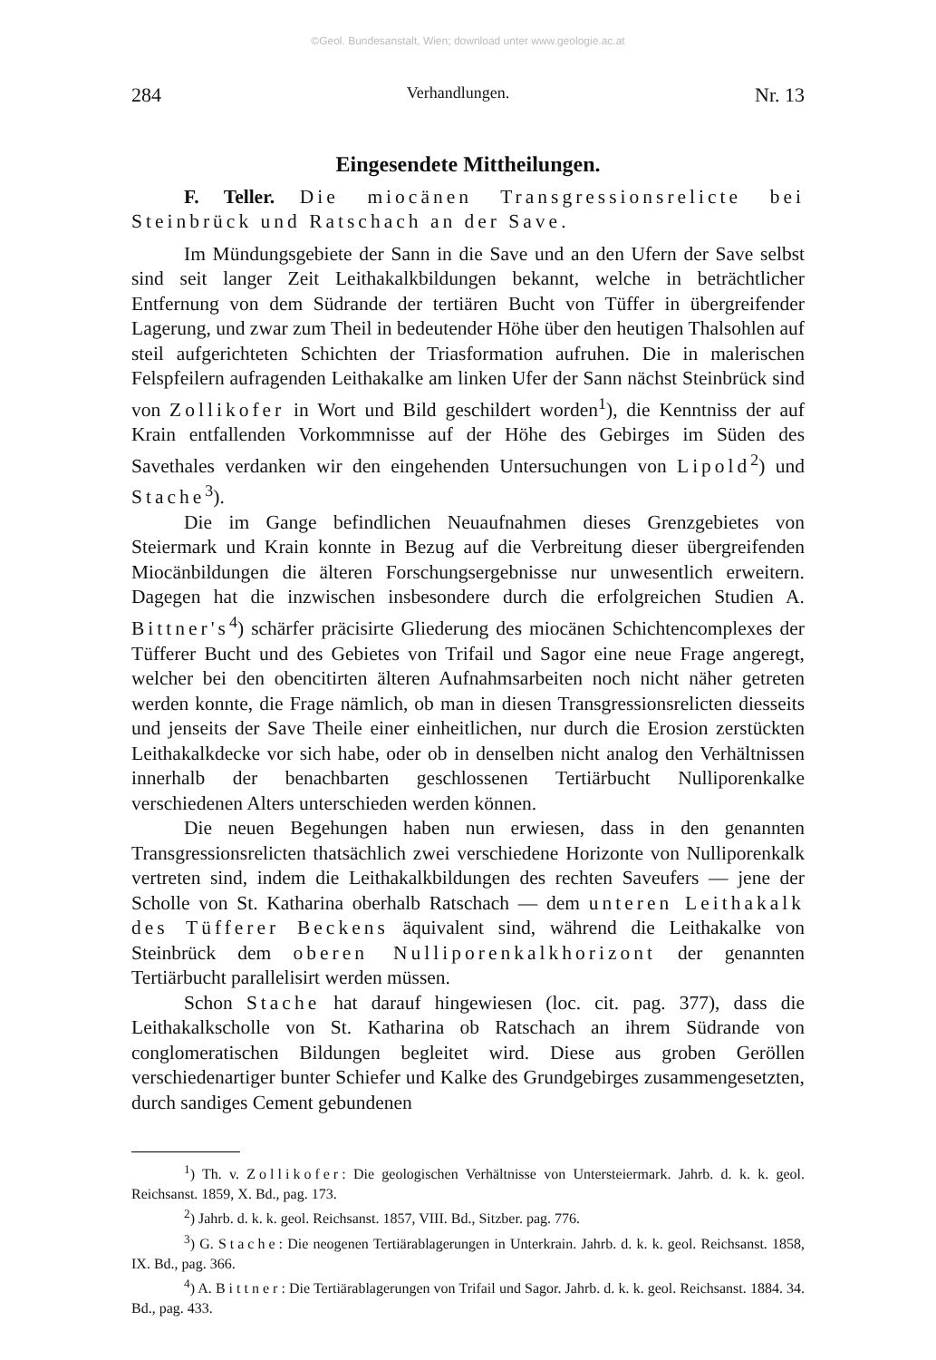©Geol. Bundesanstalt, Wien; download unter www.geologie.ac.at
284 Verhandlungen. Nr. 13
Eingesendete Mittheilungen.
F. Teller. Die miocänen Transgressionsrelicte bei Steinbrück und Ratschach an der Save.
Im Mündungsgebiete der Sann in die Save und an den Ufern der Save selbst sind seit langer Zeit Leithakalkbildungen bekannt, welche in beträchtlicher Entfernung von dem Südrande der tertiären Bucht von Tüffer in übergreifender Lagerung, und zwar zum Theil in bedeutender Höhe über den heutigen Thalsohlen auf steil aufgerichteten Schichten der Triasformation aufruhen. Die in malerischen Felspfeilern aufragenden Leithakalke am linken Ufer der Sann nächst Steinbrück sind von Zollikofer in Wort und Bild geschildert worden<sup>1</sup>), die Kenntniss der auf Krain entfallenden Vorkommnisse auf der Höhe des Gebirges im Süden des Savethales verdanken wir den eingehenden Untersuchungen von Lipold<sup>2</sup>) und Stache<sup>3</sup>).
Die im Gange befindlichen Neuaufnahmen dieses Grenzgebietes von Steiermark und Krain konnte in Bezug auf die Verbreitung dieser übergreifenden Miocänbildungen die älteren Forschungsergebnisse nur unwesentlich erweitern. Dagegen hat die inzwischen insbesondere durch die erfolgreichen Studien A. Bittner's<sup>4</sup>) schärfer präcisirte Gliederung des miocänen Schichtencomplexes der Tüfferer Bucht und des Gebietes von Trifail und Sagor eine neue Frage angeregt, welcher bei den obencitirten älteren Aufnahmsarbeiten noch nicht näher getreten werden konnte, die Frage nämlich, ob man in diesen Transgressionsrelicten diesseits und jenseits der Save Theile einer einheitlichen, nur durch die Erosion zerstückten Leithakalkdecke vor sich habe, oder ob in denselben nicht analog den Verhältnissen innerhalb der benachbarten geschlossenen Tertiärbucht Nulliporenkalke verschiedenen Alters unterschieden werden können.
Die neuen Begehungen haben nun erwiesen, dass in den genannten Transgressionsrelicten thatsächlich zwei verschiedene Horizonte von Nulliporenkalk vertreten sind, indem die Leithakalkbildungen des rechten Saveufers — jene der Scholle von St. Katharina oberhalb Ratschach — dem unteren Leithakalk des Tüfferer Beckens äquivalent sind, während die Leithakalke von Steinbrück dem oberen Nulliporenkalkhorizont der genannten Tertiärbucht parallelisirt werden müssen.
Schon Stache hat darauf hingewiesen (loc. cit. pag. 377), dass die Leithakalkscholle von St. Katharina ob Ratschach an ihrem Südrande von conglomeratischen Bildungen begleitet wird. Diese aus groben Geröllen verschiedenartiger bunter Schiefer und Kalke des Grundgebirges zusammengesetzten, durch sandiges Cement gebundenen
<sup>1</sup>) Th. v. Zollikofer: Die geologischen Verhältnisse von Untersteiermark. Jahrb. d. k. k. geol. Reichsanst. 1859, X. Bd., pag. 173.
<sup>2</sup>) Jahrb. d. k. k. geol. Reichsanst. 1857, VIII. Bd., Sitzber. pag. 776.
<sup>3</sup>) G. Stache: Die neogenen Tertiärablagerungen in Unterkrain. Jahrb. d. k. k. geol. Reichsanst. 1858, IX. Bd., pag. 366.
<sup>4</sup>) A. Bittner: Die Tertiärablagerungen von Trifail und Sagor. Jahrb. d. k. k. geol. Reichsanst. 1884. 34. Bd., pag. 433.